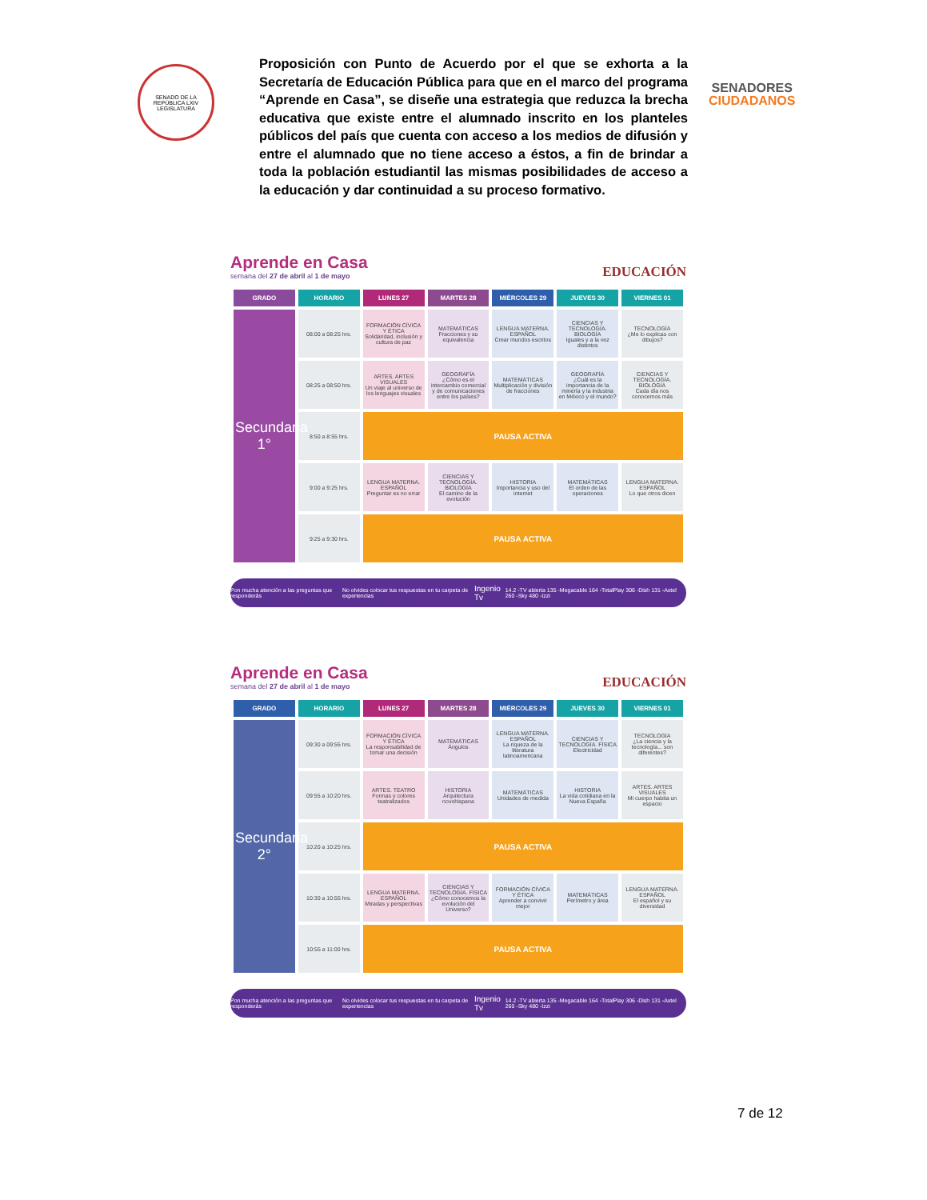SENADO DE LA REPÚBLICA LXIV LEGISLATURA
Proposición con Punto de Acuerdo por el que se exhorta a la Secretaría de Educación Pública para que en el marco del programa “Aprende en Casa”, se diseñe una estrategia que reduzca la brecha educativa que existe entre el alumnado inscrito en los planteles públicos del país que cuenta con acceso a los medios de difusión y entre el alumnado que no tiene acceso a éstos, a fin de brindar a toda la población estudiantil las mismas posibilidades de acceso a la educación y dar continuidad a su proceso formativo.
SENADORES
CIUDADANOS
Aprende en Casa
semana del 27 de abril al 1 de mayo
EDUCACIÓN
| GRADO | HORARIO | LUNES 27 | MARTES 28 | MIÉRCOLES 29 | JUEVES 30 | VIERNES 01 |
| --- | --- | --- | --- | --- | --- | --- |
| Secundaria 1° | 08:00 a 08:25 hrs. | FORMACIÓN CÍVICA Y ÉTICA Solidaridad, inclusión y cultura de paz | MATEMÁTICAS Fracciones y su equivalencia | LENGUA MATERNA. ESPAÑOL Crear mundos escritos | CIENCIAS Y TECNOLOGÍA. BIOLOGÍA Iguales y a la vez distintos | TECNOLOGÍA ¿Me lo explicas con dibujos? |
| | 08:25 a 08:50 hrs. | ARTES. ARTES VISUALES Un viaje al universo de los lenguajes visuales | GEOGRAFÍA ¿Cómo es el intercambio comercial y de comunicaciones entre los países? | MATEMÁTICAS Multiplicación y división de fracciones | GEOGRAFÍA ¿Cuál es la importancia de la minería y la industria en México y el mundo? | CIENCIAS Y TECNOLOGÍA. BIOLOGÍA Cada día nos conocemos más |
| | 8:50 a 8:55 hrs. | PAUSA ACTIVA | | | | |
| | 9:00 a 9:25 hrs. | LENGUA MATERNA. ESPAÑOL Preguntar es no errar | CIENCIAS Y TECNOLOGÍA. BIOLOGÍA El camino de la evolución | HISTORIA Importancia y uso del internet | MATEMÁTICAS El orden de las operaciones | LENGUA MATERNA. ESPAÑOL Lo que otros dicen |
| | 9:25 a 9:30 hrs. | PAUSA ACTIVA | | | | |
Pon mucha atención a las preguntas que responderás No olvides colocar tus respuestas en tu carpeta de experiencias Ingenio Tv 14.2 -TV abierta 135 -Megacable 164 -TotalPlay 306 -Dish 131 -Axtel 260 -Sky 480 -Izzi
Aprende en Casa
semana del 27 de abril al 1 de mayo
EDUCACIÓN
| GRADO | HORARIO | LUNES 27 | MARTES 28 | MIÉRCOLES 29 | JUEVES 30 | VIERNES 01 |
| --- | --- | --- | --- | --- | --- | --- |
| Secundaria 2° | 09:30 a 09:55 hrs. | FORMACIÓN CÍVICA Y ÉTICA La responsabilidad de tomar una decisión | MATEMÁTICAS Ángulos | LENGUA MATERNA. ESPAÑOL La riqueza de la literatura latinoamericana | CIENCIAS Y TECNOLOGÍA. FÍSICA Electricidad | TECNOLOGÍA ¿La ciencia y la tecnología... son diferentes? |
| | 09:55 a 10:20 hrs. | ARTES. TEATRO Formas y colores teatralizados | HISTORIA Arquitectura novohispana | MATEMÁTICAS Unidades de medida | HISTORIA La vida cotidiana en la Nueva España | ARTES. ARTES VISUALES Mi cuerpo habita un espacio |
| | 10:20 a 10:25 hrs. | PAUSA ACTIVA | | | | |
| | 10:30 a 10:55 hrs. | LENGUA MATERNA. ESPAÑOL Miradas y perspectivas | CIENCIAS Y TECNOLOGÍA. FÍSICA ¿Cómo conocemos la evolución del Universo? | FORMACIÓN CÍVICA Y ÉTICA Aprender a convivir mejor | MATEMÁTICAS Perímetro y área | LENGUA MATERNA. ESPAÑOL El español y su diversidad |
| | 10:55 a 11:00 hrs. | PAUSA ACTIVA | | | | |
Pon mucha atención a las preguntas que responderás No olvides colocar tus respuestas en tu carpeta de experiencias Ingenio Tv 14.2 -TV abierta 135 -Megacable 164 -TotalPlay 306 -Dish 131 -Axtel 260 -Sky 480 -Izzi
7 de 12